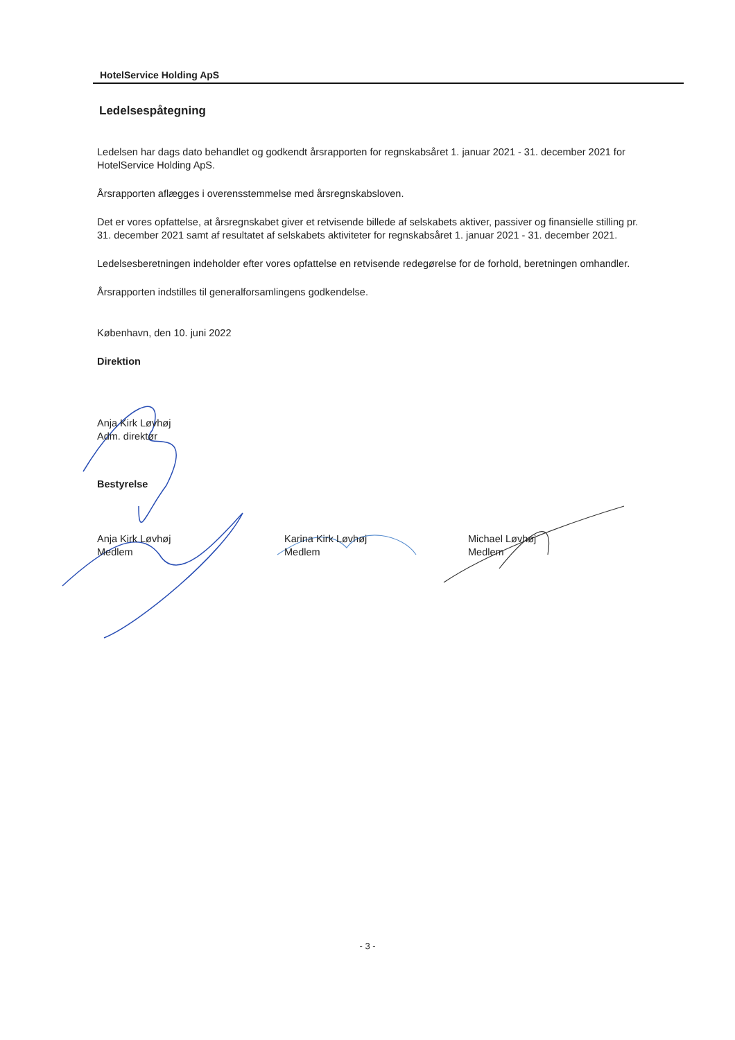HotelService Holding ApS
Ledelsespåtegning
Ledelsen har dags dato behandlet og godkendt årsrapporten for regnskabsåret 1. januar 2021 - 31. december 2021 for HotelService Holding ApS.
Årsrapporten aflægges i overensstemmelse med årsregnskabsloven.
Det er vores opfattelse, at årsregnskabet giver et retvisende billede af selskabets aktiver, passiver og finansielle stilling pr. 31. december 2021 samt af resultatet af selskabets aktiviteter for regnskabsåret 1. januar 2021 - 31. december 2021.
Ledelsesberetningen indeholder efter vores opfattelse en retvisende redegørelse for de forhold, beretningen omhandler.
Årsrapporten indstilles til generalforsamlingens godkendelse.
København, den 10. juni 2022
Direktion
Anja Kirk Løvhøj
Adm. direktør
Bestyrelse
Anja Kirk Løvhøj
Medlem
Karina Kirk Løvhøj
Medlem
Michael Løvhøj
Medlem
- 3 -